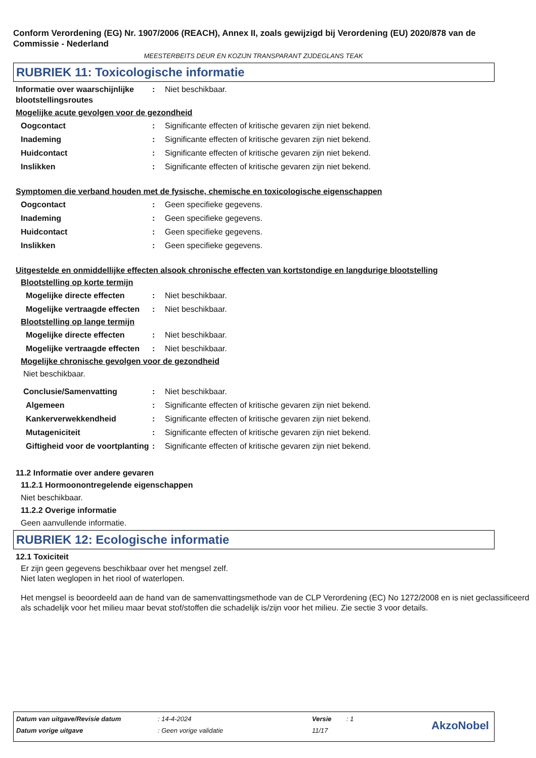Conform Verordening (EG) Nr. 1907/2006 (REACH), Annex II, zoals gewijzigd bij Verordening (EU) 2020/878 van de Commissie - Nederland
MEESTERBEITS DEUR EN KOZIJN TRANSPARANT ZIJDEGLANS TEAK
RUBRIEK 11: Toxicologische informatie
Informatie over waarschijnlijke blootstellingsroutes
: Niet beschikbaar.
Mogelijke acute gevolgen voor de gezondheid
Oogcontact : Significante effecten of kritische gevaren zijn niet bekend.
Inademing : Significante effecten of kritische gevaren zijn niet bekend.
Huidcontact : Significante effecten of kritische gevaren zijn niet bekend.
Inslikken : Significante effecten of kritische gevaren zijn niet bekend.
Symptomen die verband houden met de fysische, chemische en toxicologische eigenschappen
Oogcontact : Geen specifieke gegevens.
Inademing : Geen specifieke gegevens.
Huidcontact : Geen specifieke gegevens.
Inslikken : Geen specifieke gegevens.
Uitgestelde en onmiddellijke effecten alsook chronische effecten van kortstondige en langdurige blootstelling
Blootstelling op korte termijn
Mogelijke directe effecten : Niet beschikbaar.
Mogelijke vertraagde effecten
: Niet beschikbaar.
Blootstelling op lange termijn
Mogelijke directe effecten : Niet beschikbaar.
Mogelijke vertraagde effecten
: Niet beschikbaar.
Mogelijke chronische gevolgen voor de gezondheid
Niet beschikbaar.
Conclusie/Samenvatting : Niet beschikbaar.
Algemeen : Significante effecten of kritische gevaren zijn niet bekend.
Kankerverwekkendheid : Significante effecten of kritische gevaren zijn niet bekend.
Mutageniciteit : Significante effecten of kritische gevaren zijn niet bekend.
Giftigheid voor de voortplanting
: Significante effecten of kritische gevaren zijn niet bekend.
11.2 Informatie over andere gevaren
11.2.1 Hormoonontregelende eigenschappen
Niet beschikbaar.
11.2.2 Overige informatie
Geen aanvullende informatie.
RUBRIEK 12: Ecologische informatie
12.1 Toxiciteit
Er zijn geen gegevens beschikbaar over het mengsel zelf.
Niet laten weglopen in het riool of waterlopen.
Het mengsel is beoordeeld aan de hand van de samenvattingsmethode van de CLP Verordening (EC) No 1272/2008 en is niet geclassificeerd als schadelijk voor het milieu maar bevat stof/stoffen die schadelijk is/zijn voor het milieu. Zie sectie 3 voor details.
Datum van uitgave/Revisie datum: 14-4-2024 Versie: 1
Datum vorige uitgave: Geen vorige validatie 11/17
AkzoNobel